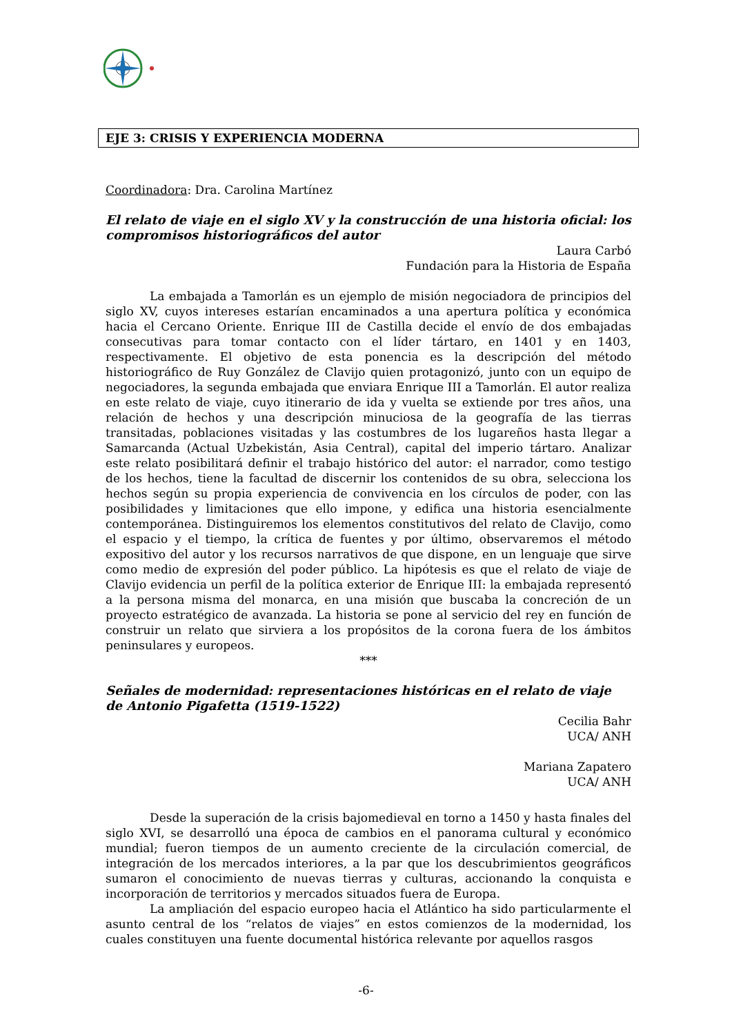EJE 3: CRISIS Y EXPERIENCIA MODERNA
Coordinadora: Dra. Carolina Martínez
El relato de viaje en el siglo XV y la construcción de una historia oficial: los compromisos historiográficos del autor
Laura Carbó
Fundación para la Historia de España
La embajada a Tamorlán es un ejemplo de misión negociadora de principios del siglo XV, cuyos intereses estarían encaminados a una apertura política y económica hacia el Cercano Oriente. Enrique III de Castilla decide el envío de dos embajadas consecutivas para tomar contacto con el líder tártaro, en 1401 y en 1403, respectivamente. El objetivo de esta ponencia es la descripción del método historiográfico de Ruy González de Clavijo quien protagonizó, junto con un equipo de negociadores, la segunda embajada que enviara Enrique III a Tamorlán. El autor realiza en este relato de viaje, cuyo itinerario de ida y vuelta se extiende por tres años, una relación de hechos y una descripción minuciosa de la geografía de las tierras transitadas, poblaciones visitadas y las costumbres de los lugareños hasta llegar a Samarcanda (Actual Uzbekistán, Asia Central), capital del imperio tártaro. Analizar este relato posibilitará definir el trabajo histórico del autor: el narrador, como testigo de los hechos, tiene la facultad de discernir los contenidos de su obra, selecciona los hechos según su propia experiencia de convivencia en los círculos de poder, con las posibilidades y limitaciones que ello impone, y edifica una historia esencialmente contemporánea. Distinguiremos los elementos constitutivos del relato de Clavijo, como el espacio y el tiempo, la crítica de fuentes y por último, observaremos el método expositivo del autor y los recursos narrativos de que dispone, en un lenguaje que sirve como medio de expresión del poder público. La hipótesis es que el relato de viaje de Clavijo evidencia un perfil de la política exterior de Enrique III: la embajada representó a la persona misma del monarca, en una misión que buscaba la concreción de un proyecto estratégico de avanzada. La historia se pone al servicio del rey en función de construir un relato que sirviera a los propósitos de la corona fuera de los ámbitos peninsulares y europeos.
***
Señales de modernidad: representaciones históricas en el relato de viaje de Antonio Pigafetta (1519-1522)
Cecilia Bahr
UCA/ ANH
Mariana Zapatero
UCA/ ANH
Desde la superación de la crisis bajomedieval en torno a 1450 y hasta finales del siglo XVI, se desarrolló una época de cambios en el panorama cultural y económico mundial; fueron tiempos de un aumento creciente de la circulación comercial, de integración de los mercados interiores, a la par que los descubrimientos geográficos sumaron el conocimiento de nuevas tierras y culturas, accionando la conquista e incorporación de territorios y mercados situados fuera de Europa.
La ampliación del espacio europeo hacia el Atlántico ha sido particularmente el asunto central de los “relatos de viajes” en estos comienzos de la modernidad, los cuales constituyen una fuente documental histórica relevante por aquellos rasgos
-6-